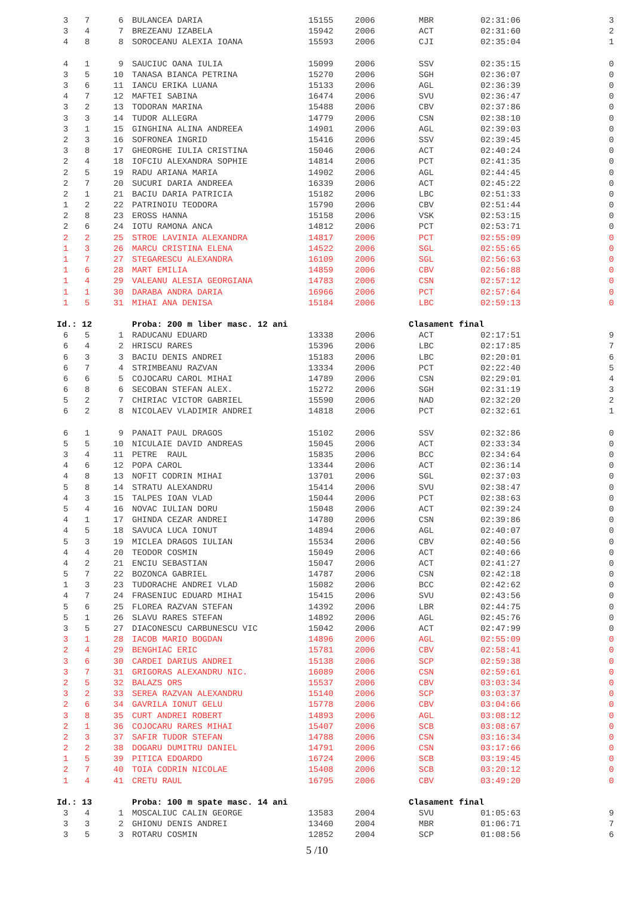| 3 | 7 | 6 | BULANCEA DARIA | 15155 | 2006 | MBR | 02:31:06 | 3 |
| 3 | 4 | 7 | BREZEANU IZABELA | 15942 | 2006 | ACT | 02:31:60 | 2 |
| 4 | 8 | 8 | SOROCEANU ALEXIA IOANA | 15593 | 2006 | CJI | 02:35:04 | 1 |
| 4 | 1 | 9 | SAUCIUC OANA IULIA | 15099 | 2006 | SSV | 02:35:15 | 0 |
| 3 | 5 | 10 | TANASA BIANCA PETRINA | 15270 | 2006 | SGH | 02:36:07 | 0 |
| 3 | 6 | 11 | IANCU ERIKA LUANA | 15133 | 2006 | AGL | 02:36:39 | 0 |
| 4 | 7 | 12 | MAFTEI SABINA | 16474 | 2006 | SVU | 02:36:47 | 0 |
| 3 | 2 | 13 | TODORAN MARINA | 15488 | 2006 | CBV | 02:37:86 | 0 |
| 3 | 3 | 14 | TUDOR ALLEGRA | 14779 | 2006 | CSN | 02:38:10 | 0 |
| 3 | 1 | 15 | GINGHINA ALINA ANDREEA | 14901 | 2006 | AGL | 02:39:03 | 0 |
| 2 | 3 | 16 | SOFRONEA INGRID | 15416 | 2006 | SSV | 02:39:45 | 0 |
| 3 | 8 | 17 | GHEORGHE IULIA CRISTINA | 15046 | 2006 | ACT | 02:40:24 | 0 |
| 2 | 4 | 18 | IOFCIU ALEXANDRA SOPHIE | 14814 | 2006 | PCT | 02:41:35 | 0 |
| 2 | 5 | 19 | RADU ARIANA MARIA | 14902 | 2006 | AGL | 02:44:45 | 0 |
| 2 | 7 | 20 | SUCURI DARIA ANDREEA | 16339 | 2006 | ACT | 02:45:22 | 0 |
| 2 | 1 | 21 | BACIU DARIA PATRICIA | 15182 | 2006 | LBC | 02:51:33 | 0 |
| 1 | 2 | 22 | PATRINOIU TEODORA | 15790 | 2006 | CBV | 02:51:44 | 0 |
| 2 | 8 | 23 | EROSS HANNA | 15158 | 2006 | VSK | 02:53:15 | 0 |
| 2 | 6 | 24 | IOTU RAMONA ANCA | 14812 | 2006 | PCT | 02:53:71 | 0 |
| 2 | 2 | 25 | STROE LAVINIA ALEXANDRA | 14817 | 2006 | PCT | 02:55:09 | 0 |
| 1 | 3 | 26 | MARCU CRISTINA ELENA | 14522 | 2006 | SGL | 02:55:65 | 0 |
| 1 | 7 | 27 | STEGARESCU ALEXANDRA | 16109 | 2006 | SGL | 02:56:63 | 0 |
| 1 | 6 | 28 | MART EMILIA | 14859 | 2006 | CBV | 02:56:88 | 0 |
| 1 | 4 | 29 | VALEANU ALESIA GEORGIANA | 14783 | 2006 | CSN | 02:57:12 | 0 |
| 1 | 1 | 30 | DARABA ANDRA DARIA | 16966 | 2006 | PCT | 02:57:64 | 0 |
| 1 | 5 | 31 | MIHAI ANA DENISA | 15184 | 2006 | LBC | 02:59:13 | 0 |
| Id.: 12 | | | Proba: 200 m liber masc. 12 ani | | | Clasament final | | |
| 6 | 5 | 1 | RADUCANU EDUARD | 13338 | 2006 | ACT | 02:17:51 | 9 |
| 6 | 4 | 2 | HRISCU RARES | 15396 | 2006 | LBC | 02:17:85 | 7 |
| 6 | 3 | 3 | BACIU DENIS ANDREI | 15183 | 2006 | LBC | 02:20:01 | 6 |
| 6 | 7 | 4 | STRIMBEANU RAZVAN | 13334 | 2006 | PCT | 02:22:40 | 5 |
| 6 | 6 | 5 | COJOCARU CAROL MIHAI | 14789 | 2006 | CSN | 02:29:01 | 4 |
| 6 | 8 | 6 | SECOBAN STEFAN ALEX. | 15272 | 2006 | SGH | 02:31:19 | 3 |
| 5 | 2 | 7 | CHIRIAC VICTOR GABRIEL | 15590 | 2006 | NAD | 02:32:20 | 2 |
| 6 | 2 | 8 | NICOLAEV VLADIMIR ANDREI | 14818 | 2006 | PCT | 02:32:61 | 1 |
| 6 | 1 | 9 | PANAIT PAUL DRAGOS | 15102 | 2006 | SSV | 02:32:86 | 0 |
| 5 | 5 | 10 | NICULAIE DAVID ANDREAS | 15045 | 2006 | ACT | 02:33:34 | 0 |
| 3 | 4 | 11 | PETRE RAUL | 15835 | 2006 | BCC | 02:34:64 | 0 |
| 4 | 6 | 12 | POPA CAROL | 13344 | 2006 | ACT | 02:36:14 | 0 |
| 4 | 8 | 13 | NOFIT CODRIN MIHAI | 13701 | 2006 | SGL | 02:37:03 | 0 |
| 5 | 8 | 14 | STRATU ALEXANDRU | 15414 | 2006 | SVU | 02:38:47 | 0 |
| 4 | 3 | 15 | TALPES IOAN VLAD | 15044 | 2006 | PCT | 02:38:63 | 0 |
| 5 | 4 | 16 | NOVAC IULIAN DORU | 15048 | 2006 | ACT | 02:39:24 | 0 |
| 4 | 1 | 17 | GHINDA CEZAR ANDREI | 14780 | 2006 | CSN | 02:39:86 | 0 |
| 4 | 5 | 18 | SAVUCA LUCA IONUT | 14894 | 2006 | AGL | 02:40:07 | 0 |
| 5 | 3 | 19 | MICLEA DRAGOS IULIAN | 15534 | 2006 | CBV | 02:40:56 | 0 |
| 4 | 4 | 20 | TEODOR COSMIN | 15049 | 2006 | ACT | 02:40:66 | 0 |
| 4 | 2 | 21 | ENCIU SEBASTIAN | 15047 | 2006 | ACT | 02:41:27 | 0 |
| 5 | 7 | 22 | BOZONCA GABRIEL | 14787 | 2006 | CSN | 02:42:18 | 0 |
| 1 | 3 | 23 | TUDORACHE ANDREI VLAD | 15082 | 2006 | BCC | 02:42:62 | 0 |
| 4 | 7 | 24 | FRASENIUC EDUARD MIHAI | 15415 | 2006 | SVU | 02:43:56 | 0 |
| 5 | 6 | 25 | FLOREA RAZVAN STEFAN | 14392 | 2006 | LBR | 02:44:75 | 0 |
| 5 | 1 | 26 | SLAVU RARES STEFAN | 14892 | 2006 | AGL | 02:45:76 | 0 |
| 3 | 5 | 27 | DIACONESCU CARBUNESCU VIC | 15042 | 2006 | ACT | 02:47:99 | 0 |
| 3 | 1 | 28 | IACOB MARIO BOGDAN | 14896 | 2006 | AGL | 02:55:09 | 0 |
| 2 | 4 | 29 | BENGHIAC ERIC | 15781 | 2006 | CBV | 02:58:41 | 0 |
| 3 | 6 | 30 | CARDEI DARIUS ANDREI | 15138 | 2006 | SCP | 02:59:38 | 0 |
| 3 | 7 | 31 | GRIGORAS ALEXANDRU NIC. | 16089 | 2006 | CSN | 02:59:61 | 0 |
| 2 | 5 | 32 | BALAZS ORS | 15537 | 2006 | CBV | 03:03:34 | 0 |
| 3 | 2 | 33 | SEREA RAZVAN ALEXANDRU | 15140 | 2006 | SCP | 03:03:37 | 0 |
| 2 | 6 | 34 | GAVRILA IONUT GELU | 15778 | 2006 | CBV | 03:04:66 | 0 |
| 3 | 8 | 35 | CURT ANDREI ROBERT | 14893 | 2006 | AGL | 03:08:12 | 0 |
| 2 | 1 | 36 | COJOCARU RARES MIHAI | 15407 | 2006 | SCB | 03:08:67 | 0 |
| 2 | 3 | 37 | SAFIR TUDOR STEFAN | 14788 | 2006 | CSN | 03:16:34 | 0 |
| 2 | 2 | 38 | DOGARU DUMITRU DANIEL | 14791 | 2006 | CSN | 03:17:66 | 0 |
| 1 | 5 | 39 | PITICA EDOARDO | 16724 | 2006 | SCB | 03:19:45 | 0 |
| 2 | 7 | 40 | TOIA CODRIN NICOLAE | 15408 | 2006 | SCB | 03:20:12 | 0 |
| 1 | 4 | 41 | CRETU RAUL | 16795 | 2006 | CBV | 03:49:20 | 0 |
| Id.: 13 | | | Proba: 100 m spate masc. 14 ani | | | Clasament final | | |
| 3 | 4 | 1 | MOSCALIUC CALIN GEORGE | 13583 | 2004 | SVU | 01:05:63 | 9 |
| 3 | 3 | 2 | GHIONU DENIS ANDREI | 13460 | 2004 | MBR | 01:06:71 | 7 |
| 3 | 5 | 3 | ROTARU COSMIN | 12852 | 2004 | SCP | 01:08:56 | 6 |
5 /10